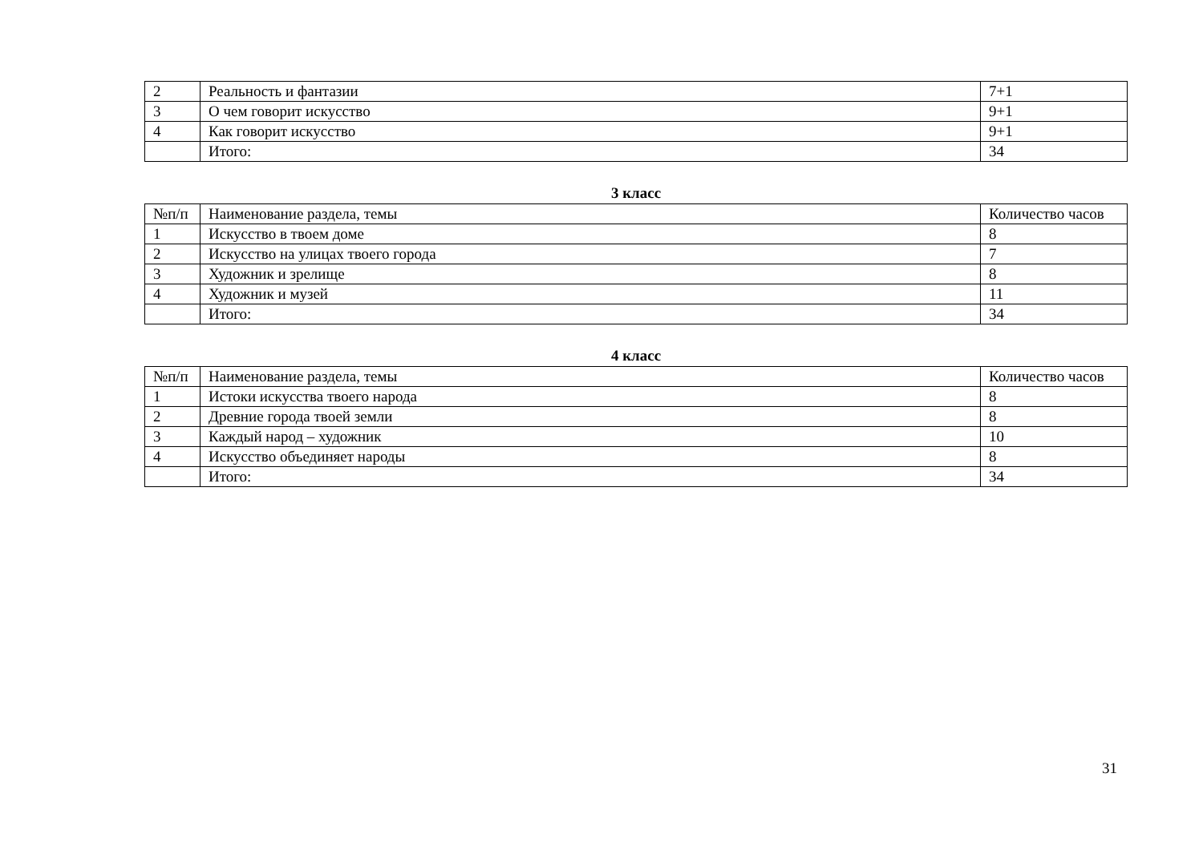| 2 | Реальность и фантазии | 7+1 |
| 3 | О чем говорит искусство | 9+1 |
| 4 | Как говорит искусство | 9+1 |
| | Итого: | 34 |
3 класс
| №п/п | Наименование раздела, темы | Количество часов |
| 1 | Искусство в твоем доме | 8 |
| 2 | Искусство на улицах твоего города | 7 |
| 3 | Художник и зрелище | 8 |
| 4 | Художник и музей | 11 |
| | Итого: | 34 |
4 класс
| №п/п | Наименование раздела, темы | Количество часов |
| 1 | Истоки искусства твоего народа | 8 |
| 2 | Древние города твоей земли | 8 |
| 3 | Каждый народ – художник | 10 |
| 4 | Искусство объединяет народы | 8 |
| | Итого: | 34 |
31